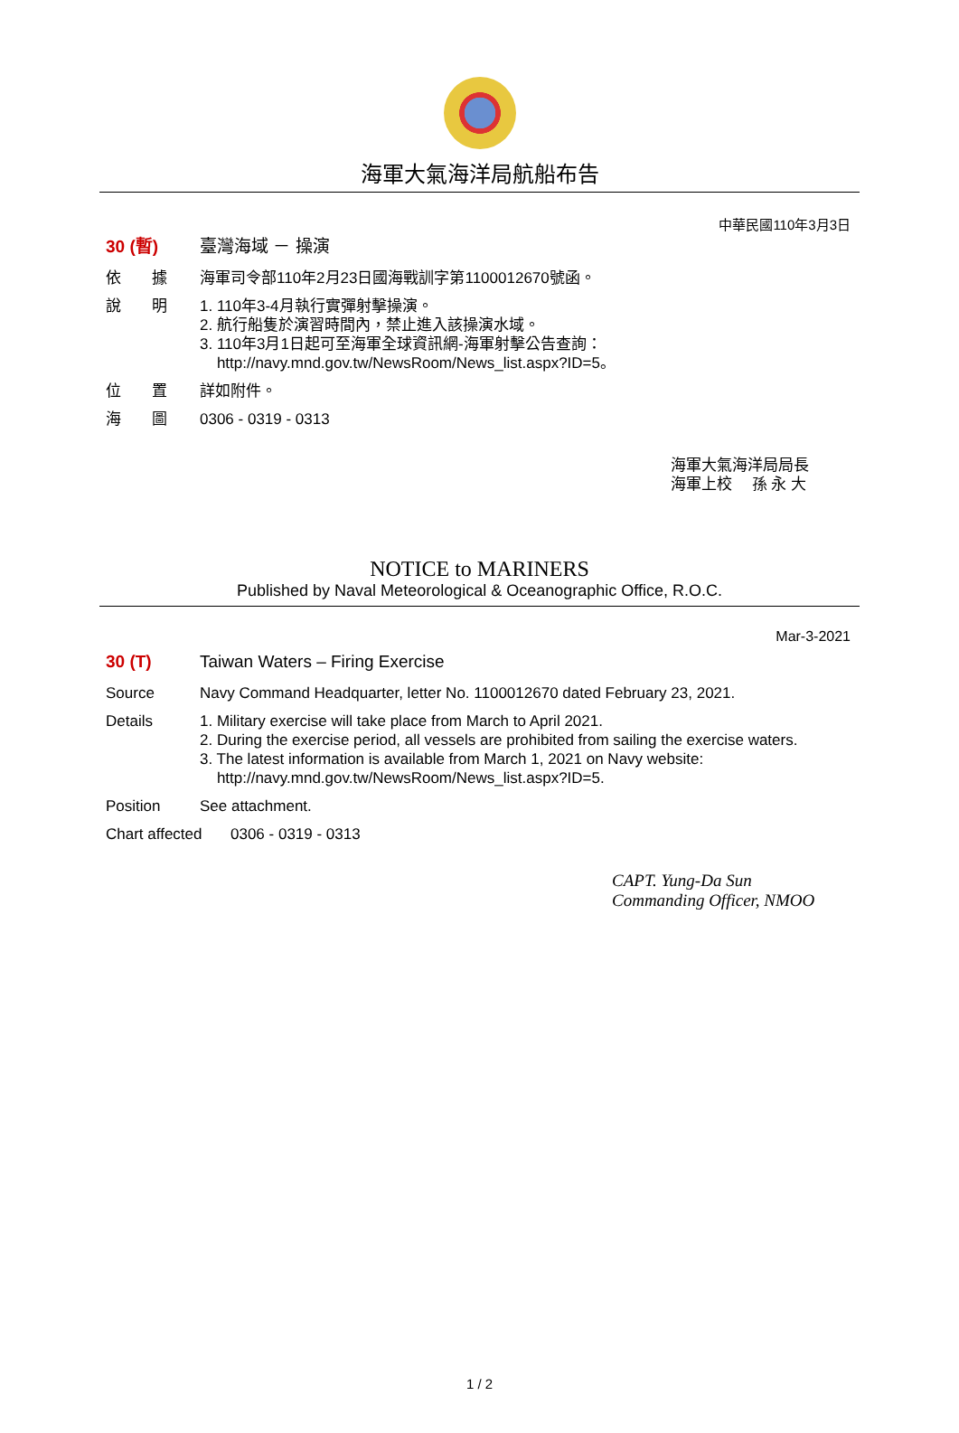海軍大氣海洋局航船布告
中華民國110年3月3日
30 (暫) 臺灣海域 － 操演
依　　據 海軍司令部110年2月23日國海戰訓字第1100012670號函。
說　　明 1. 110年3-4月執行實彈射擊操演。
2. 航行船隻於演習時間內，禁止進入該操演水域。
3. 110年3月1日起可至海軍全球資訊網-海軍射擊公告查詢：
http://navy.mnd.gov.tw/NewsRoom/News_list.aspx?ID=5。
位　　置 詳如附件。
海　　圖 0306 - 0319 - 0313
海軍大氣海洋局局長
海軍上校　 孫 永 大
NOTICE to MARINERS
Published by Naval Meteorological & Oceanographic Office, R.O.C.
Mar-3-2021
30 (T) Taiwan Waters – Firing Exercise
Source Navy Command Headquarter, letter No. 1100012670 dated February 23, 2021.
Details 1. Military exercise will take place from March to April 2021.
2. During the exercise period, all vessels are prohibited from sailing the exercise waters.
3. The latest information is available from March 1, 2021 on Navy website:
http://navy.mnd.gov.tw/NewsRoom/News_list.aspx?ID=5.
Position See attachment.
Chart affected
0306 - 0319 - 0313
CAPT. Yung-Da Sun
Commanding Officer, NMOO
1 / 2